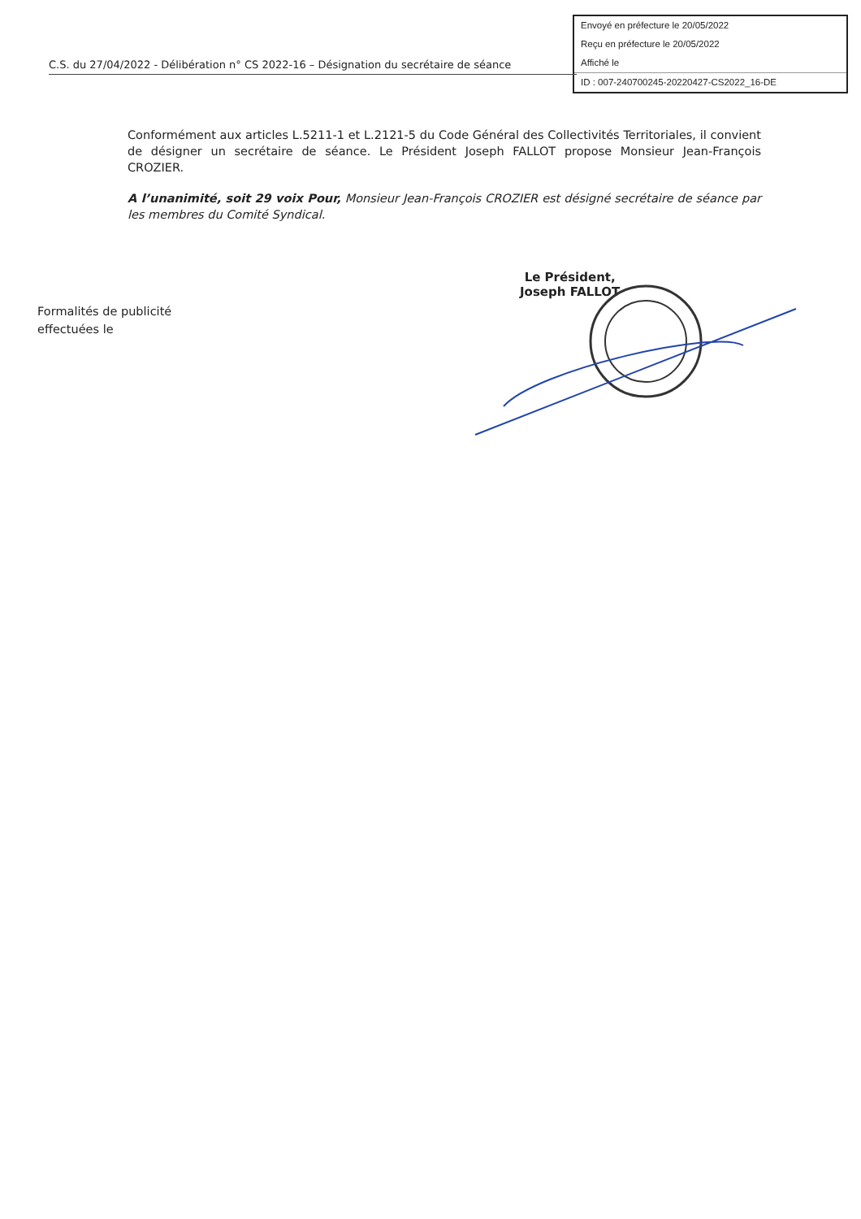Envoyé en préfecture le 20/05/2022
Reçu en préfecture le 20/05/2022
Affiché le
ID : 007-240700245-20220427-CS2022_16-DE
C.S. du 27/04/2022 - Délibération n° CS 2022-16 – Désignation du secrétaire de séance
Conformément aux articles L.5211-1 et L.2121-5 du Code Général des Collectivités Territoriales, il convient de désigner un secrétaire de séance. Le Président Joseph FALLOT propose Monsieur Jean-François CROZIER.
A l’unanimité, soit 29 voix Pour, Monsieur Jean-François CROZIER est désigné secrétaire de séance par les membres du Comité Syndical.
Le Président,
Joseph FALLOT
Formalités de publicité
effectuées le